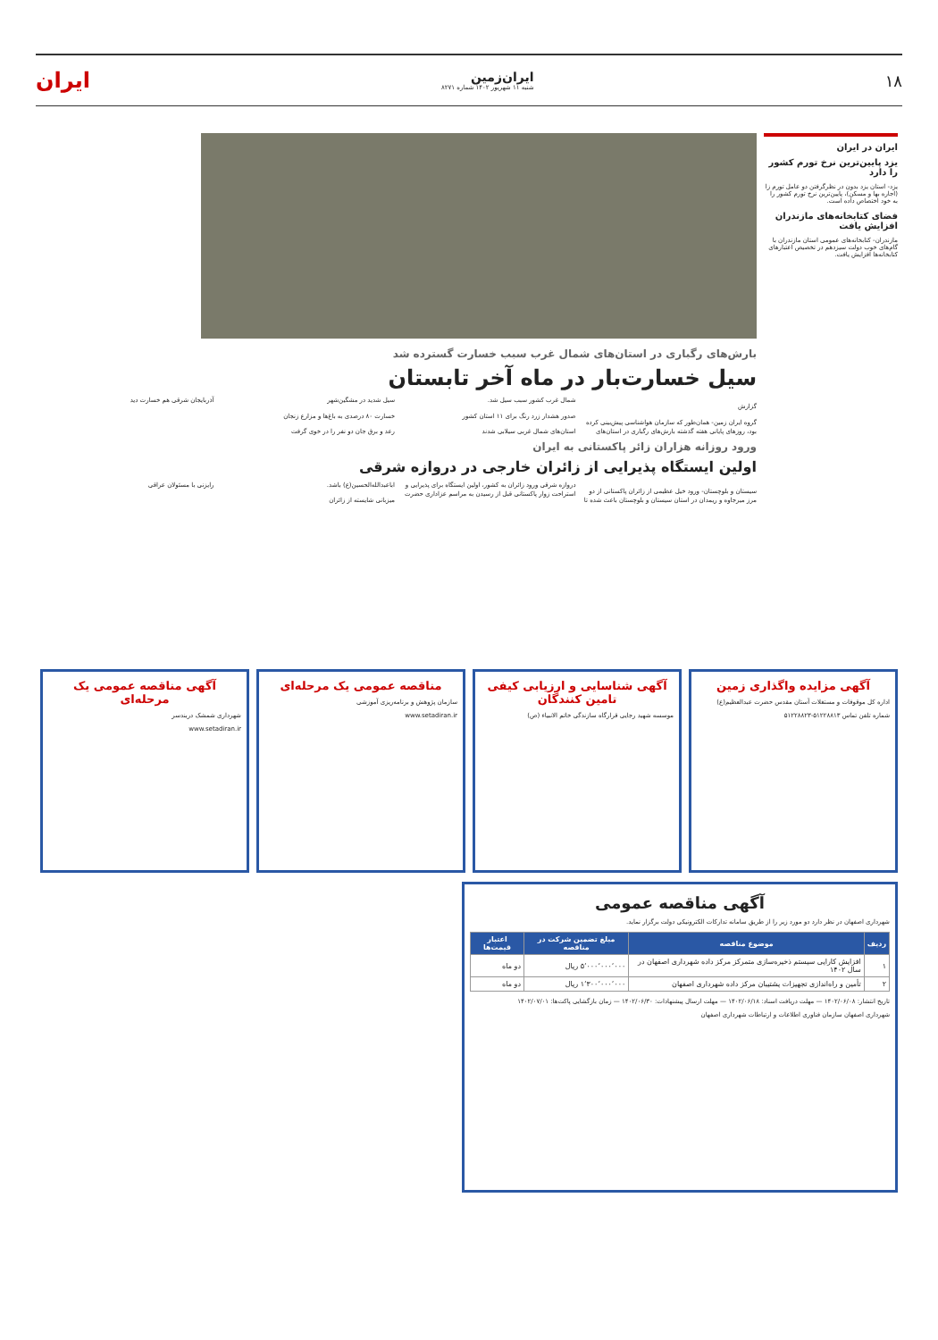۱۸
ایران‌زمین
شنبه ۱۱ شهریور ۱۴۰۲ شماره ۸۲۷۱
ایران
ایران در ایران
یزد پایین‌ترین نرخ تورم کشور را دارد
یزد- استان یزد بدون در نظرگرفتن دو عامل تورم زا (اجاره بها و مسکن)، پایین‌ترین نرخ تورم کشور را به خود اختصاص داده است.
فضای کتابخانه‌های مازندران افزایش یافت
مازندران- کتابخانه‌های عمومی استان مازندران با گام‌های خوب دولت سیزدهم در تخصیص اعتبارهای کتابخانه‌ها افزایش یافت.
بارش‌های رگباری در استان‌های شمال غرب سبب خسارت گسترده شد
سیل خسارت‌بار در ماه آخر تابستان
گزارش
گروه ایران زمین- همان‌طور که سازمان هواشناسی پیش‌بینی کرده بود، روزهای پایانی هفته گذشته بارش‌های رگباری در استان‌های شمال غرب کشور سبب سیل شد.
صدور هشدار زرد رنگ برای ۱۱ استان کشور
استان‌های شمال غربی سیلابی شدند
سیل شدید در مشگین‌شهر
خسارت ۸۰ درصدی به باغ‌ها و مزارع زنجان
رعد و برق جان دو نفر را در خوی گرفت
آذربایجان شرقی هم خسارت دید
ورود روزانه هزاران زائر پاکستانی به ایران
اولین ایستگاه پذیرایی از زائران خارجی در دروازه شرقی
سیستان و بلوچستان- ورود خیل عظیمی از زائران پاکستانی از دو مرز میرجاوه و ریمدان در استان سیستان و بلوچستان باعث شده تا دروازه شرقی ورود زائران به کشور، اولین ایستگاه برای پذیرایی و استراحت زوار پاکستانی قبل از رسیدن به مراسم عزاداری حضرت اباعبدالله‌الحسین(ع) باشد.
میزبانی شایسته از زائران
رایزنی با مسئولان عراقی
آگهی مزایده واگذاری زمین
اداره کل موقوفات و مستغلات آستان مقدس حضرت عبدالعظیم(ع)
شماره تلفن تماس ۵۱۲۲۸۸۱۳-۵۱۲۲۸۸۲۳
آگهی شناسایی و ارزیابی کیفی تامین کنندگان
موسسه شهید رجایی قرارگاه سازندگی خاتم الانبیاء (ص)
مناقصه عمومی یک مرحله‌ای
سازمان پژوهش و برنامه‌ریزی آموزشی
www.setadiran.ir
آگهی مناقصه عمومی یک مرحله‌ای
شهرداری شمشک دربندسر
www.setadiran.ir
آگهی مناقصه عمومی
شهرداری اصفهان در نظر دارد دو مورد زیر را از طریق سامانه تدارکات الکترونیکی دولت برگزار نماید.
| ردیف | موضوع مناقصه | مبلغ تضمین شرکت در مناقصه | اعتبار قیمت‌ها |
| --- | --- | --- | --- |
| ۱ | افزایش کارایی سیستم ذخیره‌سازی متمرکز مرکز داده شهرداری اصفهان در سال ۱۴۰۲ | ۵٬۰۰۰٬۰۰۰٬۰۰۰ ریال | دو ماه |
| ۲ | تأمین و راه‌اندازی تجهیزات پشتیبان مرکز داده شهرداری اصفهان | ۱٬۳۰۰٬۰۰۰٬۰۰۰ ریال | دو ماه |
تاریخ انتشار: ۱۴۰۲/۰۶/۰۸ — مهلت دریافت اسناد: ۱۴۰۲/۰۶/۱۸ — مهلت ارسال پیشنهادات: ۱۴۰۲/۰۶/۳۰ — زمان بازگشایی پاکت‌ها: ۱۴۰۲/۰۷/۰۱
شهرداری اصفهان سازمان فناوری اطلاعات و ارتباطات شهرداری اصفهان